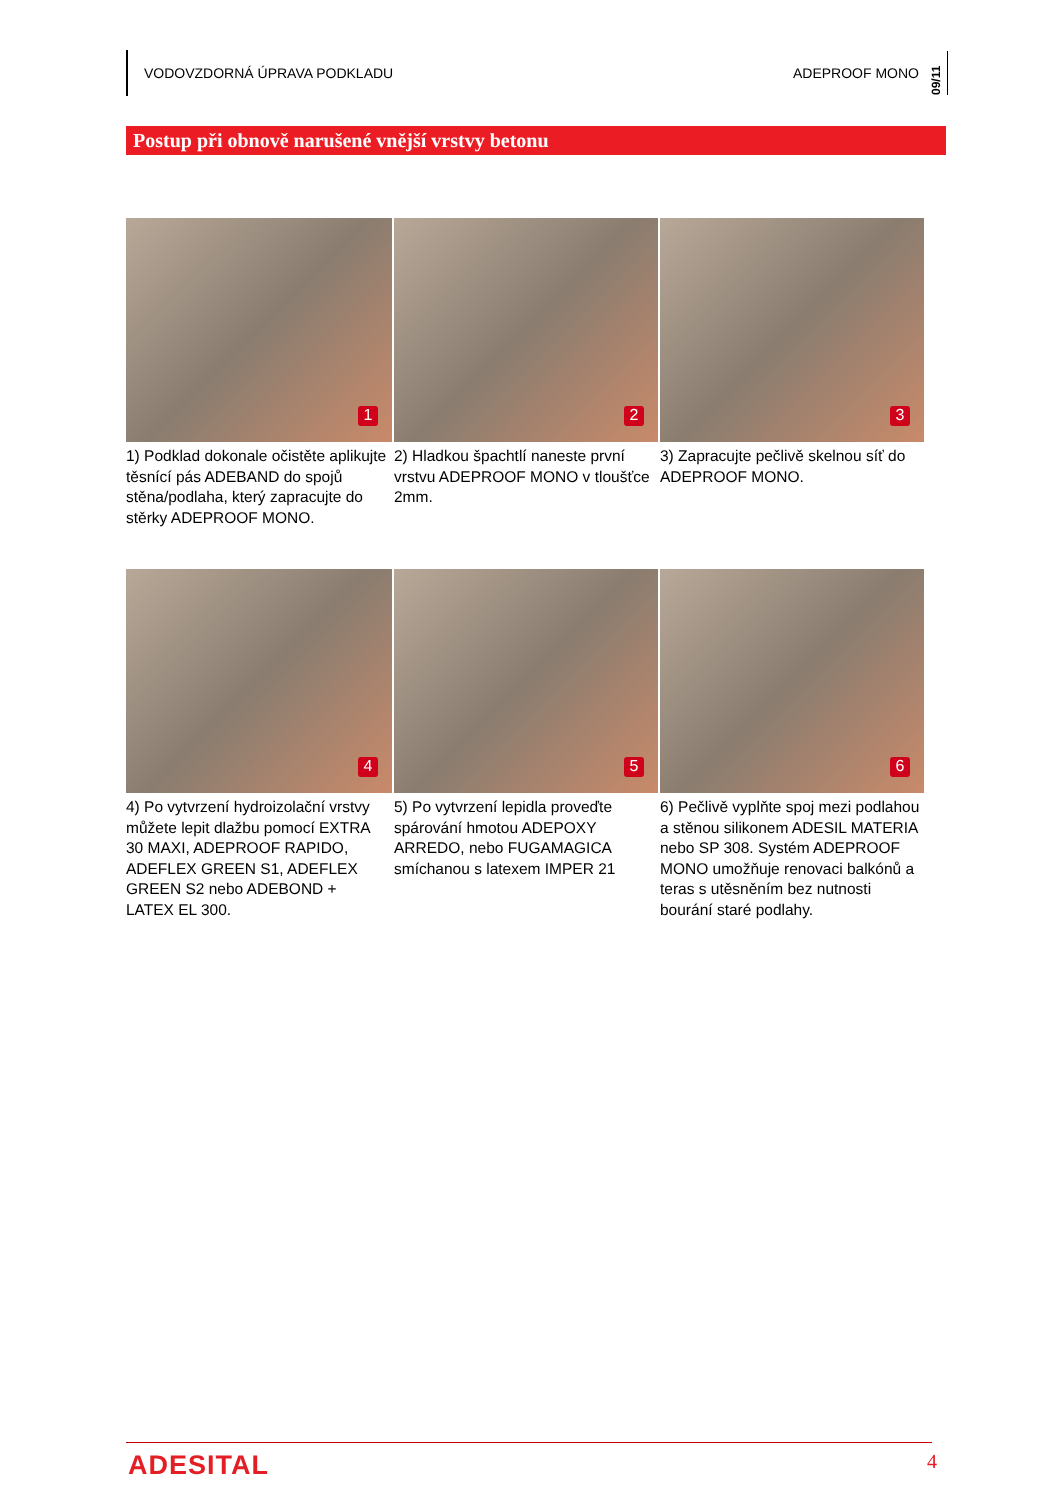VODOVZDORNÁ ÚPRAVA PODKLADU ADEPROOF MONO 09/11
Postup při obnově narušené vnější vrstvy betonu
1
1) Podklad dokonale očistěte aplikujte těsnící pás ADEBAND do spojů stěna/podlaha, který zapracujte do stěrky ADEPROOF MONO.
2
2) Hladkou špachtlí naneste první vrstvu ADEPROOF MONO v tloušťce 2mm.
3
3) Zapracujte pečlivě skelnou síť do ADEPROOF MONO.
4
4) Po vytvrzení hydroizolační vrstvy můžete lepit dlažbu pomocí EXTRA 30 MAXI, ADEPROOF RAPIDO, ADEFLEX GREEN S1, ADEFLEX GREEN S2 nebo ADEBOND + LATEX EL 300.
5
5) Po vytvrzení lepidla proveďte spárování hmotou ADEPOXY ARREDO, nebo FUGAMAGICA smíchanou s latexem IMPER 21
6
6) Pečlivě vyplňte spoj mezi podlahou a stěnou silikonem ADESIL MATERIA nebo SP 308. Systém ADEPROOF MONO umožňuje renovaci balkónů a teras s utěsněním bez nutnosti bourání staré podlahy.
ADESITAL 4